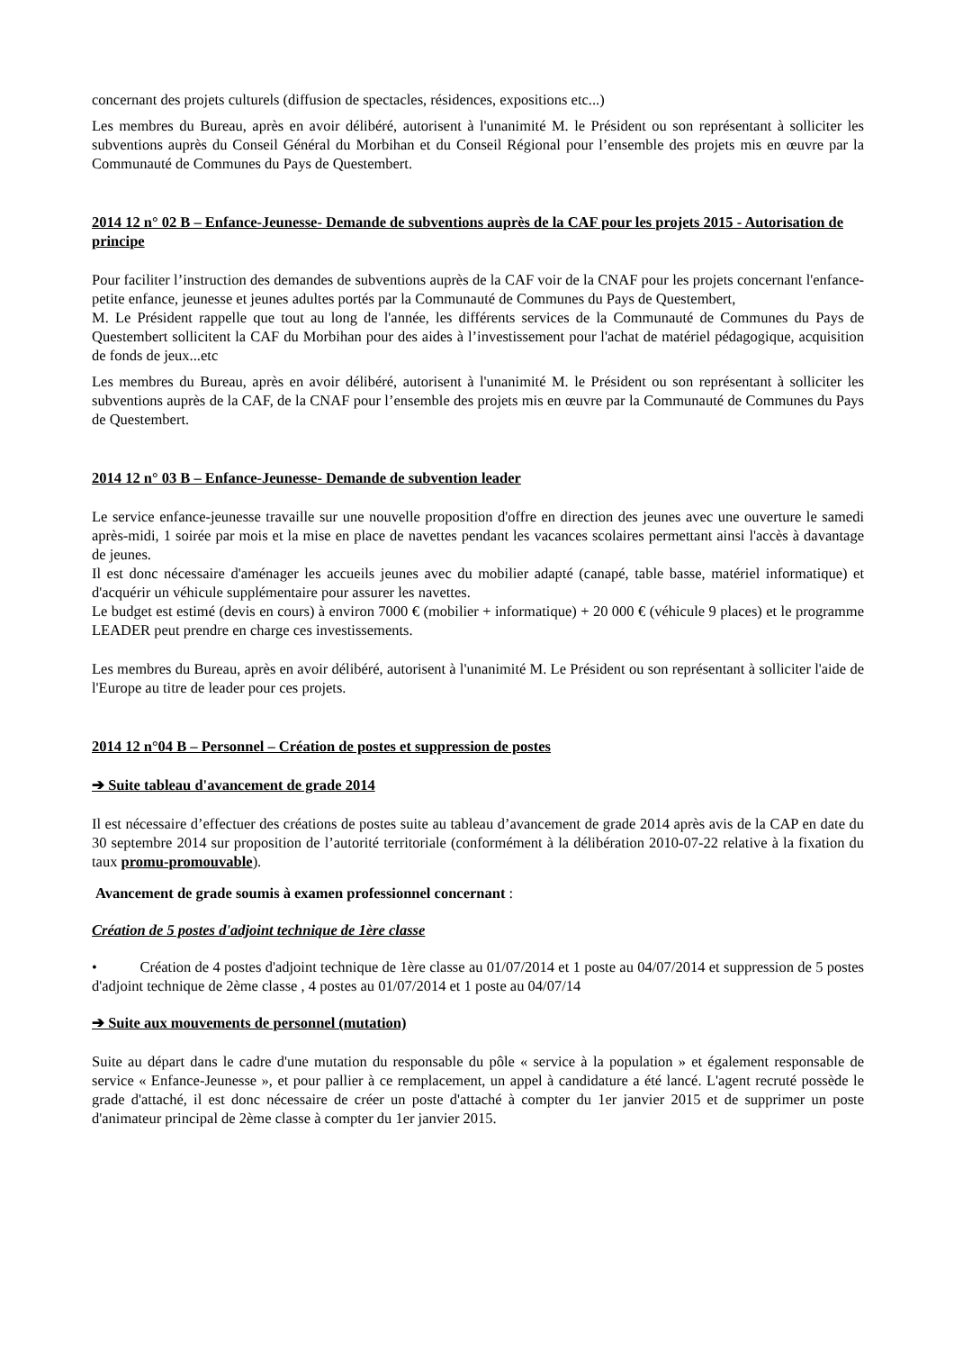concernant des projets culturels (diffusion de spectacles, résidences, expositions etc...)
Les membres du Bureau, après en avoir délibéré, autorisent à l'unanimité M. le Président ou son représentant à solliciter les subventions auprès du Conseil Général du Morbihan et du Conseil Régional pour l’ensemble des projets mis en œuvre par la Communauté de Communes du Pays de Questembert.
2014 12 n° 02 B – Enfance-Jeunesse- Demande de subventions auprès de la CAF pour les projets 2015 - Autorisation de principe
Pour faciliter l’instruction des demandes de subventions auprès de la CAF voir de la CNAF pour les projets concernant l'enfance- petite enfance, jeunesse et jeunes adultes portés par la Communauté de Communes du Pays de Questembert,
M. Le Président rappelle que tout au long de l'année, les différents services de la Communauté de Communes du Pays de Questembert sollicitent la CAF du Morbihan pour des aides à l’investissement pour l'achat de matériel pédagogique, acquisition de fonds de jeux...etc
Les membres du Bureau, après en avoir délibéré, autorisent à l'unanimité M. le Président ou son représentant à solliciter les subventions auprès de la CAF, de la CNAF pour l’ensemble des projets mis en œuvre par la Communauté de Communes du Pays de Questembert.
2014 12 n° 03 B – Enfance-Jeunesse- Demande de subvention leader
Le service enfance-jeunesse travaille sur une nouvelle proposition d'offre en direction des jeunes avec une ouverture le samedi après-midi, 1 soirée par mois et la mise en place de navettes pendant les vacances scolaires permettant ainsi l'accès à davantage de jeunes.
Il est donc nécessaire d'aménager les accueils jeunes avec du mobilier adapté (canapé, table basse, matériel informatique) et d'acquérir un véhicule supplémentaire pour assurer les navettes.
Le budget est estimé (devis en cours) à environ 7000 € (mobilier + informatique) + 20 000 € (véhicule 9 places) et le programme LEADER peut prendre en charge ces investissements.
Les membres du Bureau, après en avoir délibéré, autorisent à l'unanimité M. Le Président ou son représentant à solliciter l'aide de l'Europe au titre de leader pour ces projets.
2014 12 n°04 B – Personnel – Création de postes et suppression de postes
➔ Suite tableau d'avancement de grade 2014
Il est nécessaire d’effectuer des créations de postes suite au tableau d’avancement de grade 2014 après avis de la CAP en date du 30 septembre 2014 sur proposition de l’autorité territoriale (conformément à la délibération 2010-07-22 relative à la fixation du taux promu-promouvable).
Avancement de grade soumis à examen professionnel concernant :
Création de 5 postes d'adjoint technique de 1ère classe
• Création de 4 postes d'adjoint technique de 1ère classe au 01/07/2014 et 1 poste au 04/07/2014 et suppression de 5 postes d'adjoint technique de 2ème classe , 4 postes au 01/07/2014 et 1 poste au 04/07/14
➔ Suite aux mouvements de personnel (mutation)
Suite au départ dans le cadre d'une mutation du responsable du pôle « service à la population » et également responsable de service « Enfance-Jeunesse », et pour pallier à ce remplacement, un appel à candidature a été lancé. L'agent recruté possède le grade d'attaché, il est donc nécessaire de créer un poste d'attaché à compter du 1er janvier 2015 et de supprimer un poste d'animateur principal de 2ème classe à compter du 1er janvier 2015.